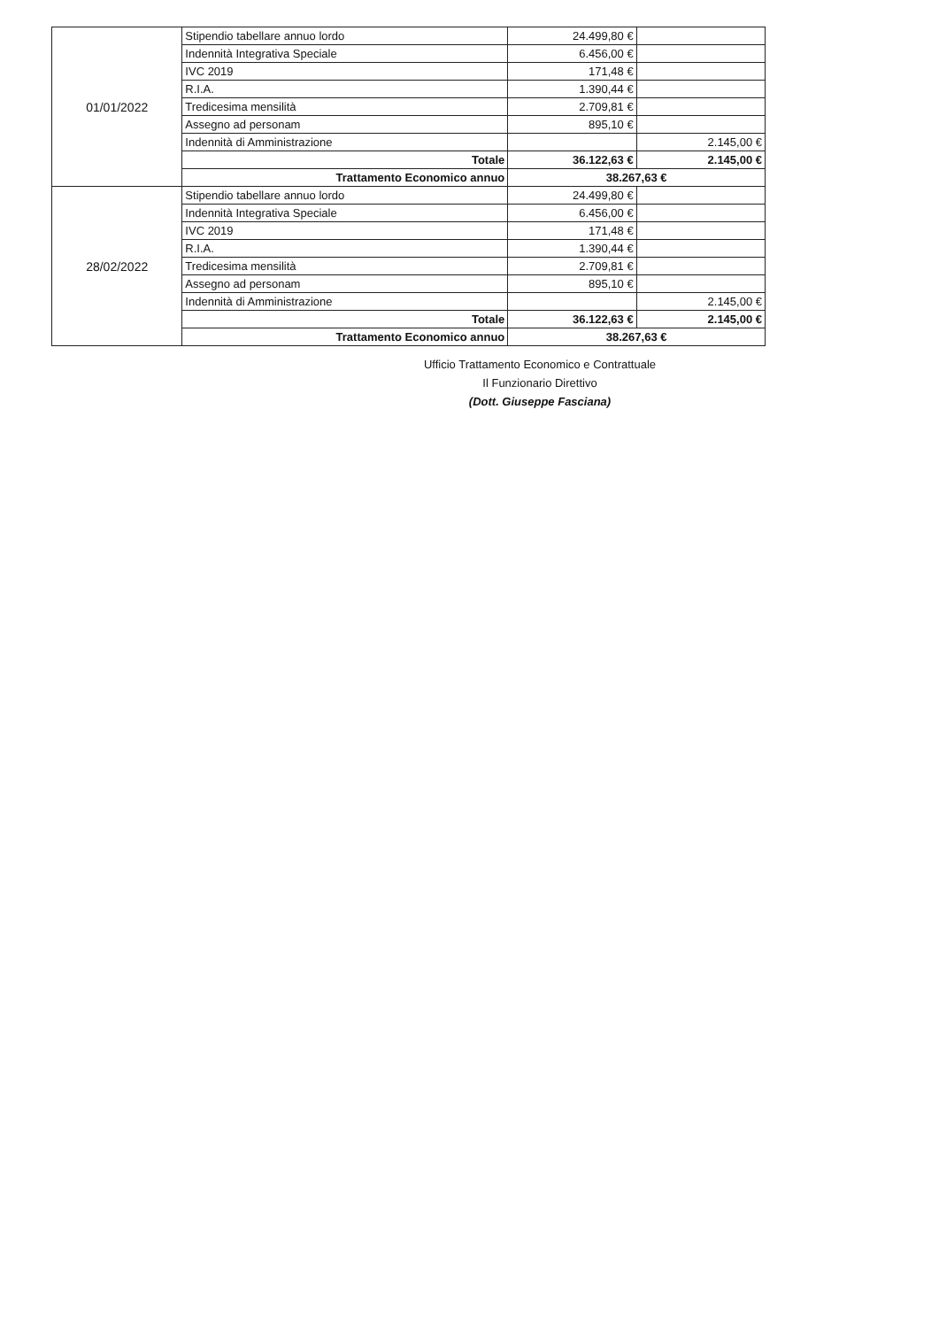| 01/01/2022 | Stipendio tabellare annuo lordo | 24.499,80 € | |
| | Indennità Integrativa Speciale | 6.456,00 € | |
| | IVC 2019 | 171,48 € | |
| | R.I.A. | 1.390,44 € | |
| | Tredicesima mensilità | 2.709,81 € | |
| | Assegno ad personam | 895,10 € | |
| | Indennità di Amministrazione | | 2.145,00 € |
| | Totale | 36.122,63 € | 2.145,00 € |
| | Trattamento Economico annuo | 38.267,63 € | |
| 28/02/2022 | Stipendio tabellare annuo lordo | 24.499,80 € | |
| | Indennità Integrativa Speciale | 6.456,00 € | |
| | IVC 2019 | 171,48 € | |
| | R.I.A. | 1.390,44 € | |
| | Tredicesima mensilità | 2.709,81 € | |
| | Assegno ad personam | 895,10 € | |
| | Indennità di Amministrazione | | 2.145,00 € |
| | Totale | 36.122,63 € | 2.145,00 € |
| | Trattamento Economico annuo | 38.267,63 € | |
Ufficio Trattamento Economico e Contrattuale
Il Funzionario Direttivo
(Dott. Giuseppe Fasciana)